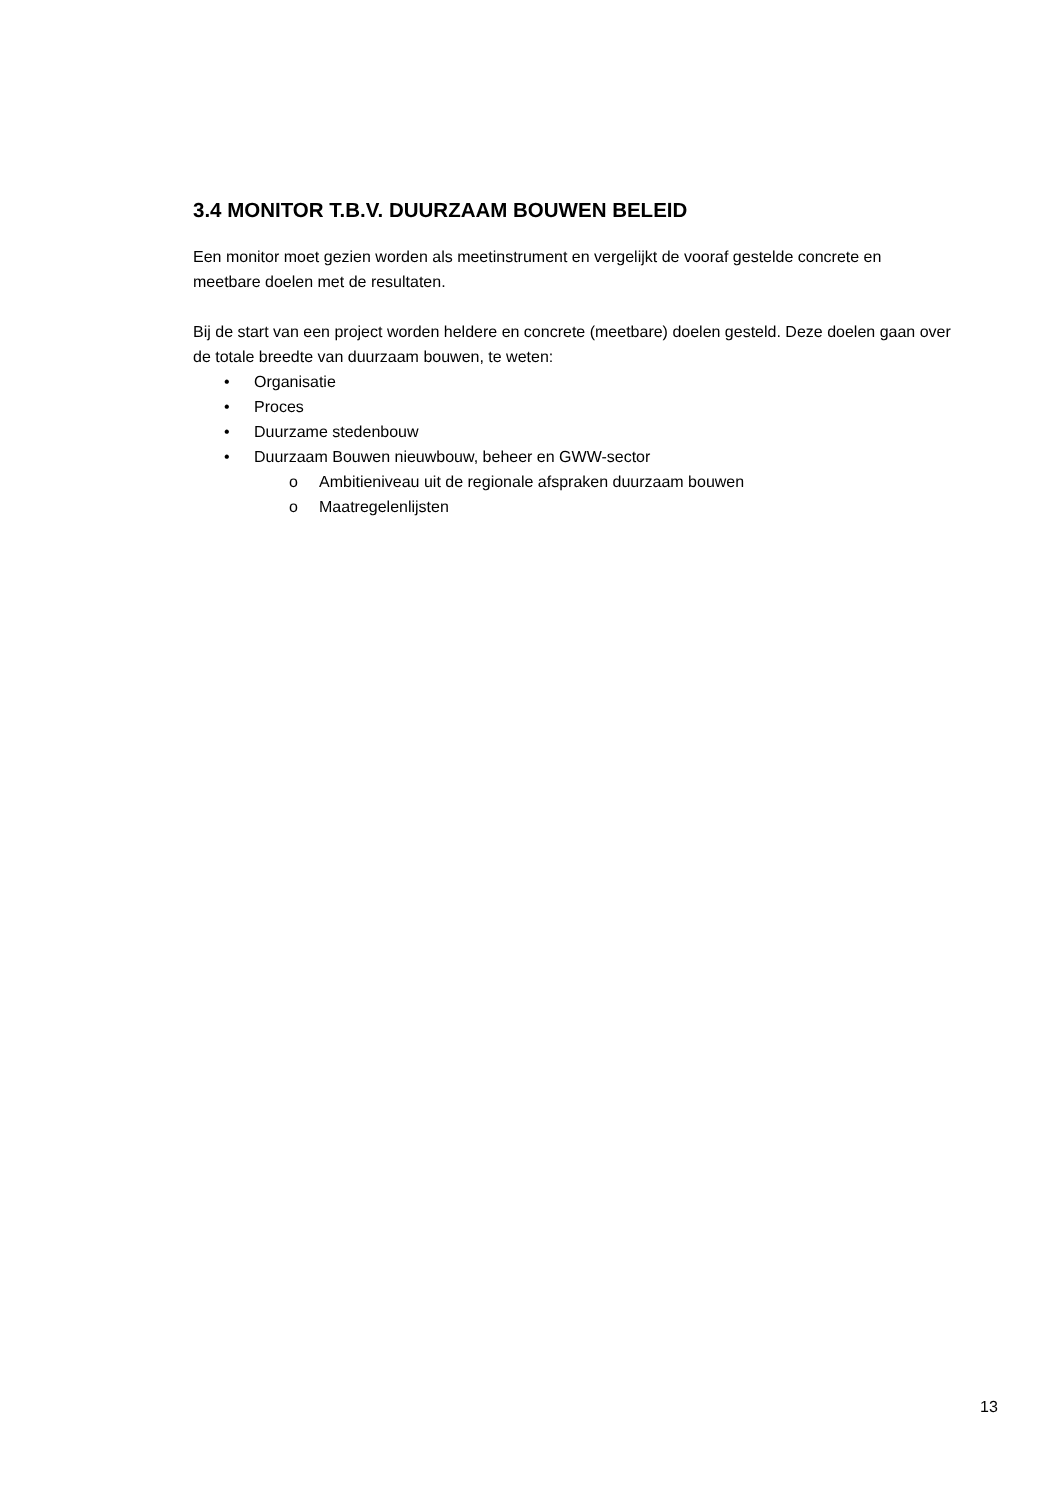3.4 MONITOR T.B.V. DUURZAAM BOUWEN BELEID
Een monitor moet gezien worden als meetinstrument en vergelijkt de vooraf gestelde concrete en meetbare doelen met de resultaten.
Bij de start van een project worden heldere en concrete (meetbare) doelen gesteld. Deze doelen gaan over de totale breedte van duurzaam bouwen, te weten:
• Organisatie
• Proces
• Duurzame stedenbouw
• Duurzaam Bouwen nieuwbouw, beheer en GWW-sector
o Ambitieniveau uit de regionale afspraken duurzaam bouwen
o Maatregelenlijsten
13